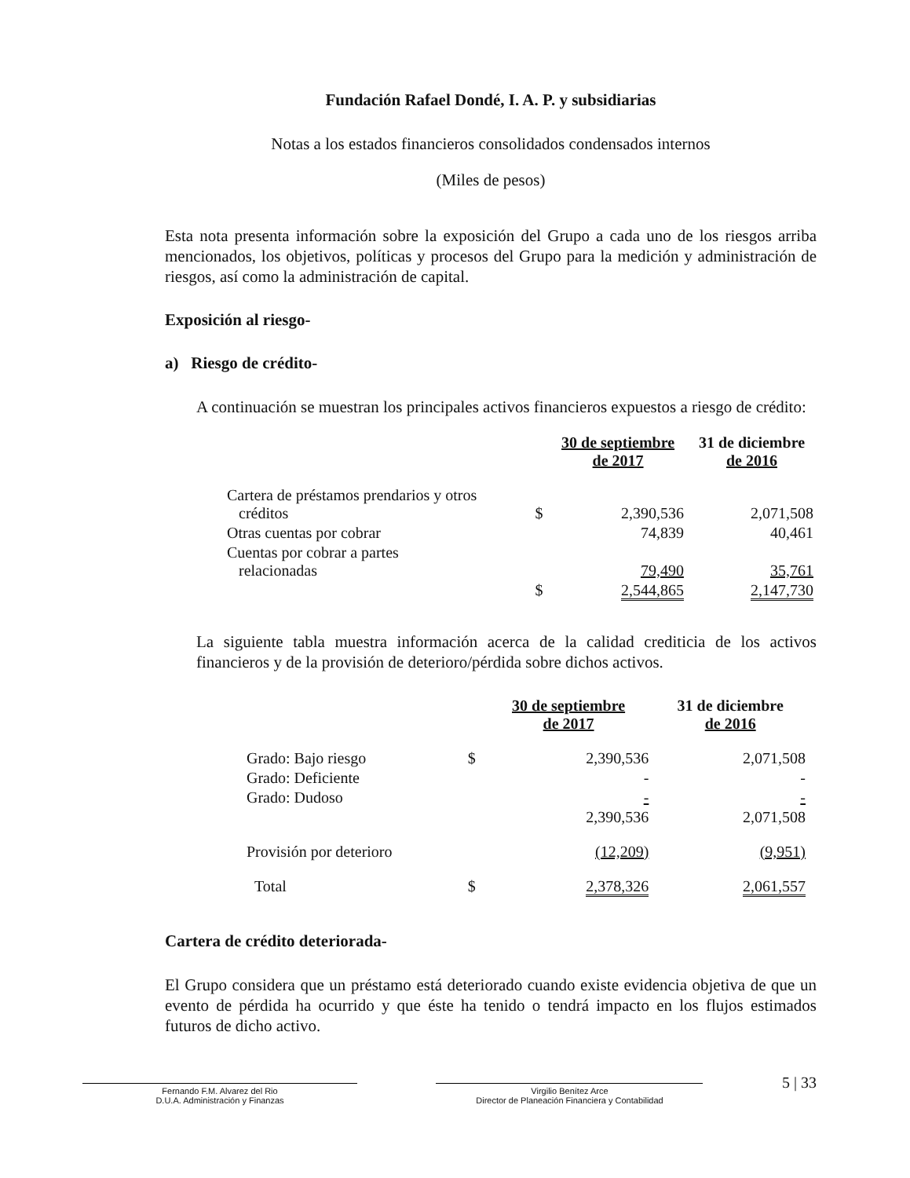Fundación Rafael Dondé, I. A. P. y subsidiarias
Notas a los estados financieros consolidados condensados internos
(Miles de pesos)
Esta nota presenta información sobre la exposición del Grupo a cada uno de los riesgos arriba mencionados, los objetivos, políticas y procesos del Grupo para la medición y administración de riesgos, así como la administración de capital.
Exposición al riesgo-
a) Riesgo de crédito-
A continuación se muestran los principales activos financieros expuestos a riesgo de crédito:
| | | 30 de septiembre de 2017 | 31 de diciembre de 2016 |
| --- | --- | --- | --- |
| Cartera de préstamos prendarios y otros créditos | $ | 2,390,536 | 2,071,508 |
| Otras cuentas por cobrar | | 74,839 | 40,461 |
| Cuentas por cobrar a partes relacionadas | | 79,490 | 35,761 |
| | $ | 2,544,865 | 2,147,730 |
La siguiente tabla muestra información acerca de la calidad crediticia de los activos financieros y de la provisión de deterioro/pérdida sobre dichos activos.
| | | 30 de septiembre de 2017 | 31 de diciembre de 2016 |
| --- | --- | --- | --- |
| Grado: Bajo riesgo | $ | 2,390,536 | 2,071,508 |
| Grado: Deficiente | | - | - |
| Grado: Dudoso | | - | - |
| | | 2,390,536 | 2,071,508 |
| Provisión por deterioro | | (12,209) | (9,951) |
| Total | $ | 2,378,326 | 2,061,557 |
Cartera de crédito deteriorada-
El Grupo considera que un préstamo está deteriorado cuando existe evidencia objetiva de que un evento de pérdida ha ocurrido y que éste ha tenido o tendrá impacto en los flujos estimados futuros de dicho activo.
Fernando F.M. Alvarez del Rio
D.U.A. Administración y Finanzas
Virgilio Benítez Arce
Director de Planeación Financiera y Contabilidad
5 | 33